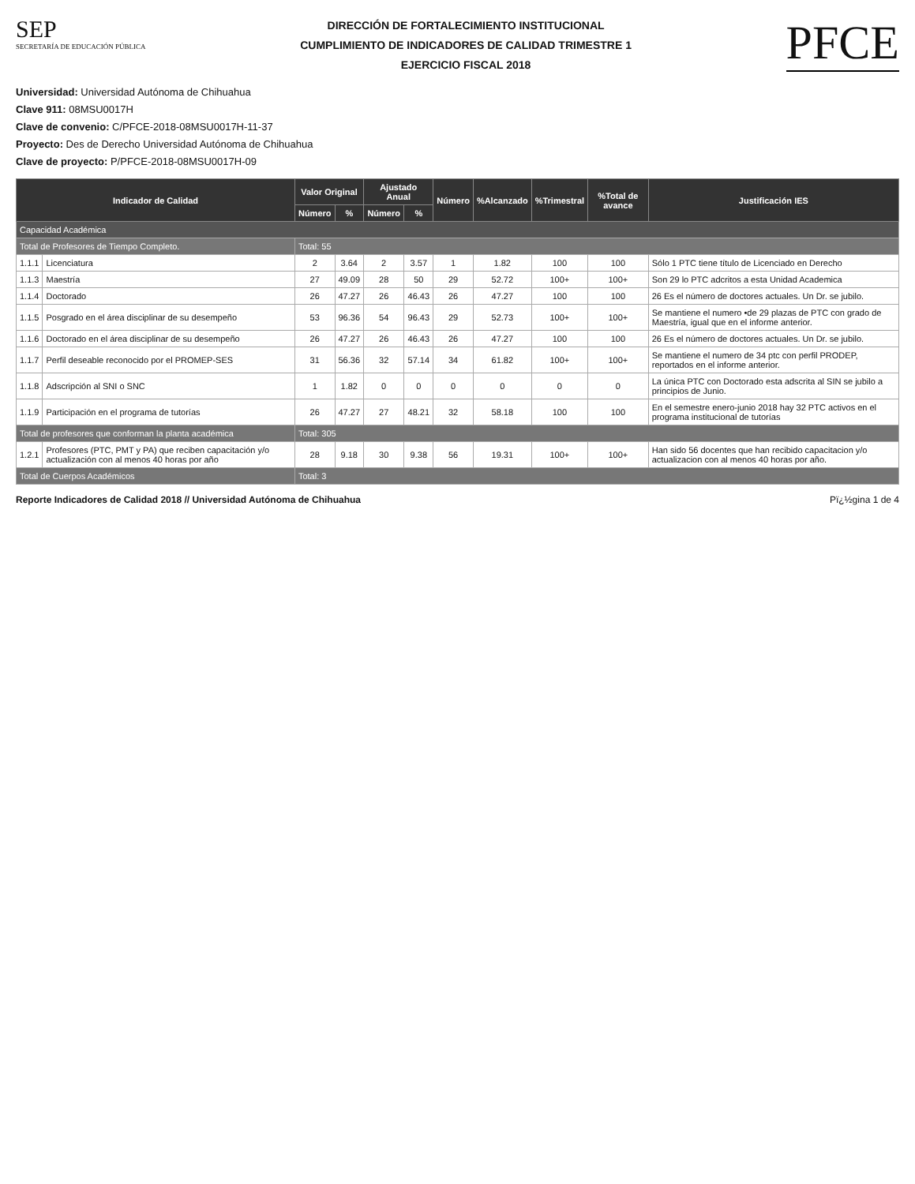SEP
SECRETARÍA DE EDUCACIÓN PÚBLICA
DIRECCIÓN DE FORTALECIMIENTO INSTITUCIONAL
CUMPLIMIENTO DE INDICADORES DE CALIDAD TRIMESTRE 1
EJERCICIO FISCAL 2018
PFCE
Universidad: Universidad Autónoma de Chihuahua
Clave 911: 08MSU0017H
Clave de convenio: C/PFCE-2018-08MSU0017H-11-37
Proyecto: Des de Derecho Universidad Autónoma de Chihuahua
Clave de proyecto: P/PFCE-2018-08MSU0017H-09
| Indicador de Calidad | | Valor Original | | Ajustado Anual | | Número | %Alcanzado | %Trimestral | %Total de avance | Justificación IES |
| --- | --- | --- | --- | --- | --- | --- | --- | --- | --- | --- |
| | | Número | % | Número | % | | | | | |
| Capacidad Académica | | | | | | | | | | |
| Total de Profesores de Tiempo Completo. | | Total: 55 | | | | | | | | |
| 1.1.1 | Licenciatura | 2 | 3.64 | 2 | 3.57 | 1 | 1.82 | 100 | 100 | Sólo 1 PTC tiene título de Licenciado en Derecho |
| 1.1.3 | Maestría | 27 | 49.09 | 28 | 50 | 29 | 52.72 | 100+ | 100+ | Son 29 lo PTC adcritos a esta Unidad Academica |
| 1.1.4 | Doctorado | 26 | 47.27 | 26 | 46.43 | 26 | 47.27 | 100 | 100 | 26 Es el número de doctores actuales. Un Dr. se jubilo. |
| 1.1.5 | Posgrado en el área disciplinar de su desempeño | 53 | 96.36 | 54 | 96.43 | 29 | 52.73 | 100+ | 100+ | Se mantiene el numero •de 29 plazas de PTC con grado de Maestría, igual que en el informe anterior. |
| 1.1.6 | Doctorado en el área disciplinar de su desempeño | 26 | 47.27 | 26 | 46.43 | 26 | 47.27 | 100 | 100 | 26 Es el número de doctores actuales. Un Dr. se jubilo. |
| 1.1.7 | Perfil deseable reconocido por el PROMEP-SES | 31 | 56.36 | 32 | 57.14 | 34 | 61.82 | 100+ | 100+ | Se mantiene el numero de 34 ptc con perfil PRODEP, reportados en el informe anterior. |
| 1.1.8 | Adscripción al SNI o SNC | 1 | 1.82 | 0 | 0 | 0 | 0 | 0 | 0 | La única PTC con Doctorado esta adscrita al SIN se jubilo a principios de Junio. |
| 1.1.9 | Participación en el programa de tutorías | 26 | 47.27 | 27 | 48.21 | 32 | 58.18 | 100 | 100 | En el semestre enero-junio 2018 hay 32 PTC activos en el programa institucional de tutorías |
| Total de profesores que conforman la planta académica | | Total: 305 | | | | | | | | |
| 1.2.1 | Profesores (PTC, PMT y PA) que reciben capacitación y/o actualización con al menos 40 horas por año | 28 | 9.18 | 30 | 9.38 | 56 | 19.31 | 100+ | 100+ | Han sido 56 docentes que han recibido capacitacion y/o actualizacion con al menos 40 horas por año. |
| Total de Cuerpos Académicos | | Total: 3 | | | | | | | | |
Reporte Indicadores de Calidad 2018 // Universidad Autónoma de Chihuahua Pï¿½gina 1 de 4